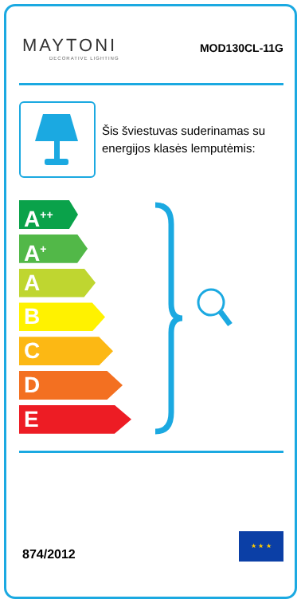MAYTONI
DECORATIVE LIGHTING
MOD130CL-11G
Šis šviestuvas suderinamas su energijos klasės lemputėmis:
A<sup>++</sup>
A<sup>+</sup>
A
B
C
D
E
874/2012
★ ★ ★